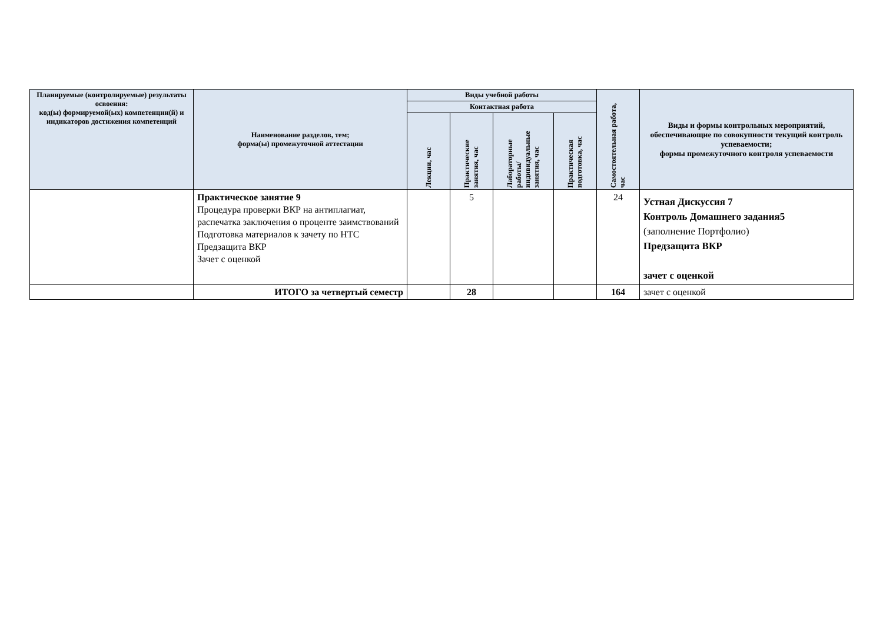| Планируемые (контролируемые) результаты освоения: код(ы) формируемой(ых) компетенции(й) и индикаторов достижения компетенций | Наименование разделов, тем; форма(ы) промежуточной аттестации | Виды учебной работы | | | | Самостоятельная работа, час | Виды и формы контрольных мероприятий, обеспечивающие по совокупности текущий контроль успеваемости; формы промежуточного контроля успеваемости |
| --- | --- | --- | --- | --- | --- | --- | --- |
| | | Контактная работа | | | | | |
| | | Лекции, час | Практические занятия, час | Лабораторные работы/ индивидуальные занятия, час | Практическая подготовка, час | | |
| | Практическое занятие 9 Процедура проверки ВКР на антиплагиат, распечатка заключения о проценте заимствований Подготовка материалов к зачету по НТС Предзащита ВКР Зачет с оценкой | | 5 | | | 24 | Устная Дискуссия 7 Контроль Домашнего задания5 (заполнение Портфолио) Предзащита ВКР зачет с оценкой |
| | ИТОГО за четвертый семестр | | 28 | | | 164 | зачет с оценкой |